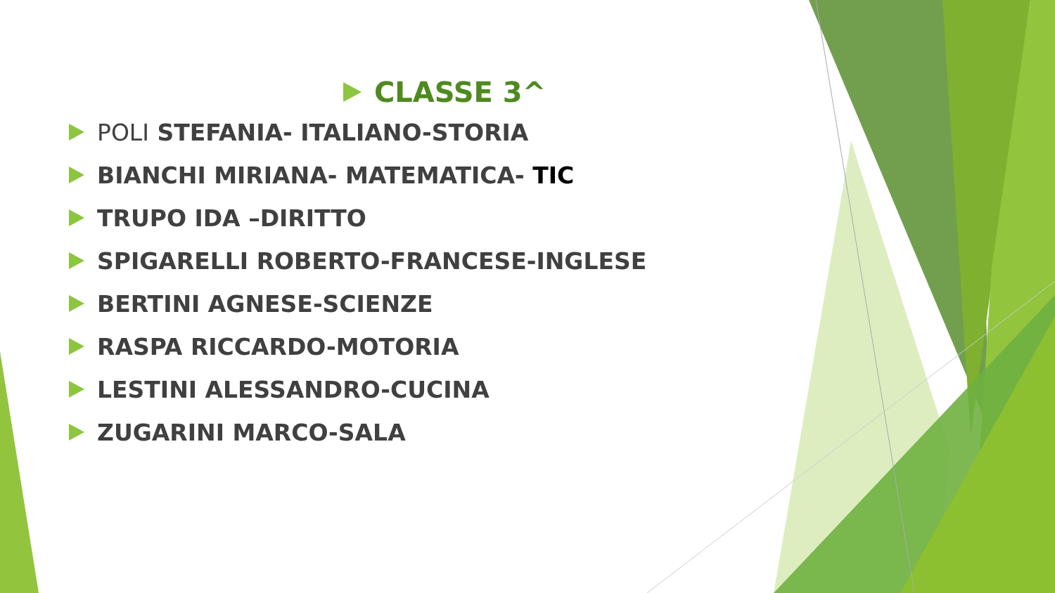CLASSE 3^
POLI STEFANIA- ITALIANO-STORIA
BIANCHI MIRIANA- MATEMATICA- TIC
TRUPO IDA –DIRITTO
SPIGARELLI ROBERTO-FRANCESE-INGLESE
BERTINI AGNESE-SCIENZE
RASPA RICCARDO-MOTORIA
LESTINI ALESSANDRO-CUCINA
ZUGARINI MARCO-SALA